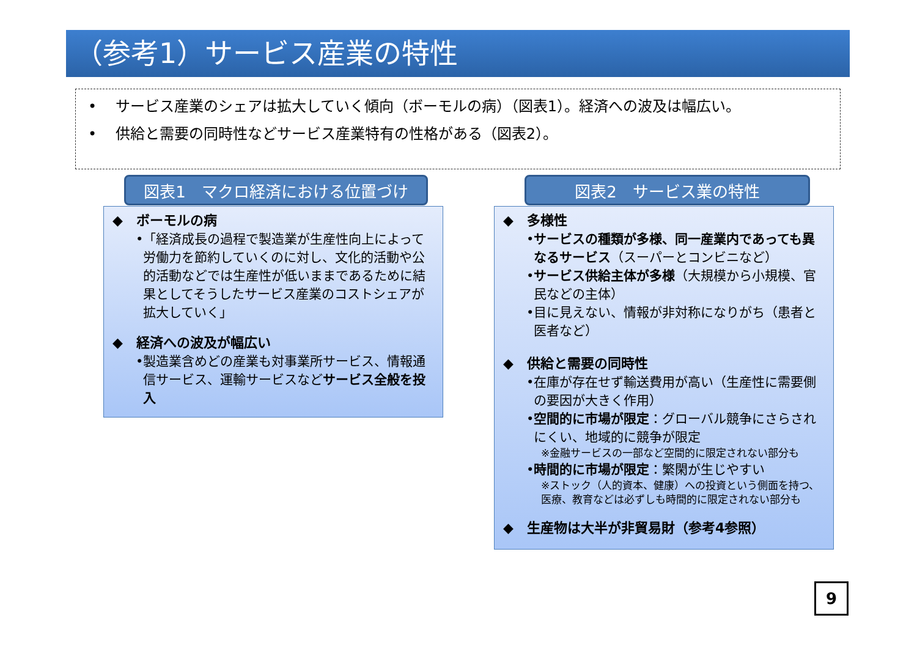（参考1）サービス産業の特性
• サービス産業のシェアは拡大していく傾向（ボーモルの病）（図表1）。経済への波及は幅広い。
• 供給と需要の同時性などサービス産業特有の性格がある（図表2）。
図表1　マクロ経済における位置づけ 図表2　サービス業の特性
◆　ボーモルの病
•「経済成長の過程で製造業が生産性向上によって労働力を節約していくのに対し、文化的活動や公的活動などでは生産性が低いままであるために結果としてそうしたサービス産業のコストシェアが拡大していく」
◆　経済への波及が幅広い
•製造業含めどの産業も対事業所サービス、情報通信サービス、運輸サービスなどサービス全般を投入
◆　多様性
•サービスの種類が多様、同一産業内であっても異なるサービス（スーパーとコンビニなど）
•サービス供給主体が多様（大規模から小規模、官民などの主体）
•目に見えない、情報が非対称になりがち（患者と医者など）
◆　供給と需要の同時性
•在庫が存在せず輸送費用が高い（生産性に需要側の要因が大きく作用）
•空間的に市場が限定：グローバル競争にさらされにくい、地域的に競争が限定
※金融サービスの一部など空間的に限定されない部分も
•時間的に市場が限定：繁閑が生じやすい
※ストック（人的資本、健康）への投資という側面を持つ、医療、教育などは必ずしも時間的に限定されない部分も
◆　生産物は大半が非貿易財（参考4参照）
9